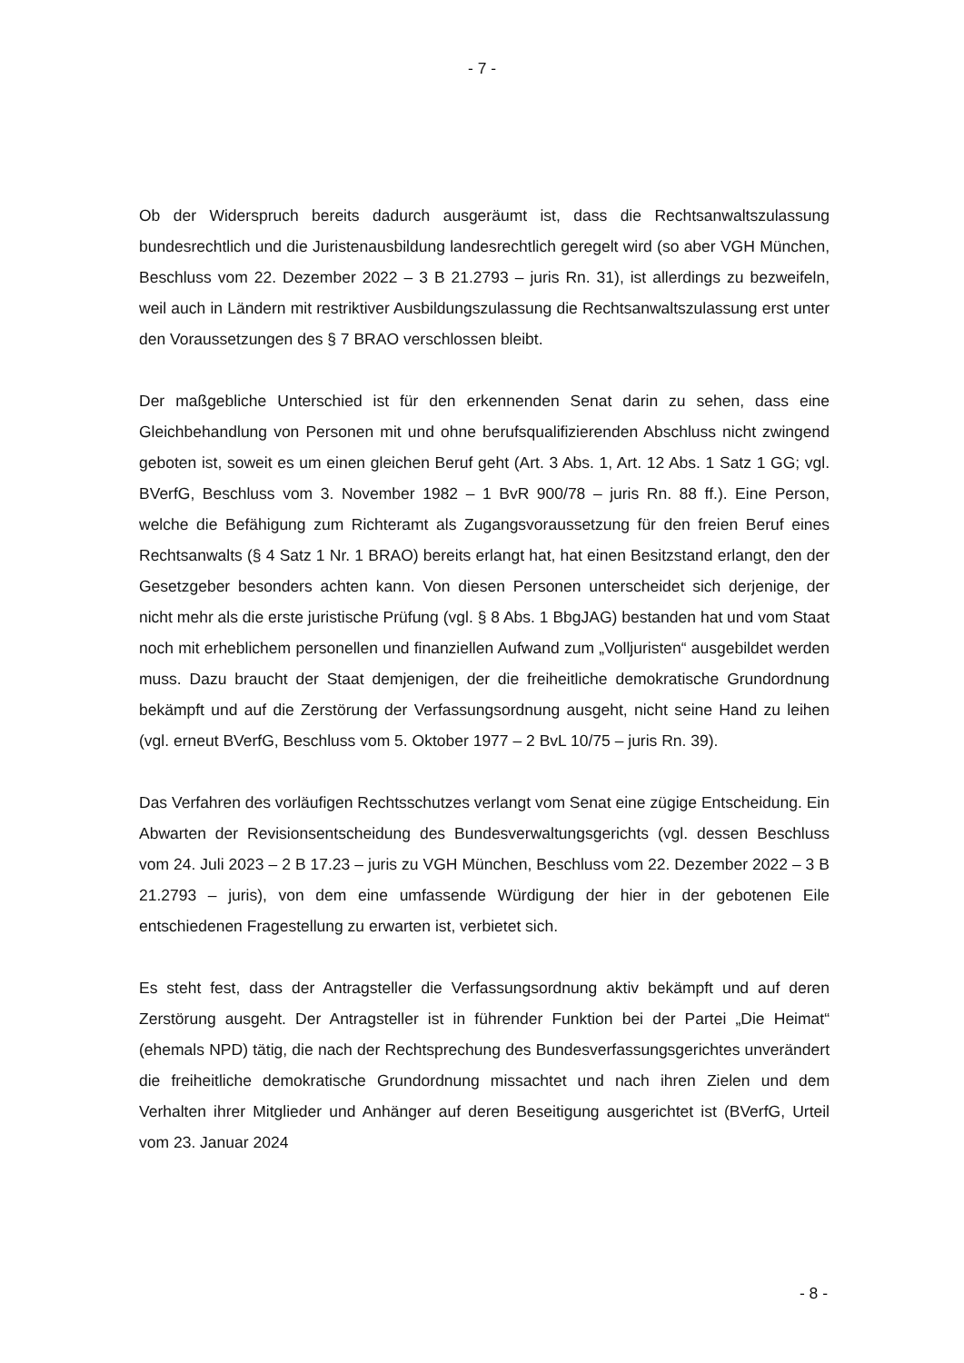- 7 -
Ob der Widerspruch bereits dadurch ausgeräumt ist, dass die Rechtsanwaltszulassung bundesrechtlich und die Juristenausbildung landesrechtlich geregelt wird (so aber VGH München, Beschluss vom 22. Dezember 2022 – 3 B 21.2793 – juris Rn. 31), ist allerdings zu bezweifeln, weil auch in Ländern mit restriktiver Ausbildungszulassung die Rechtsanwaltszulassung erst unter den Voraussetzungen des § 7 BRAO verschlossen bleibt.
Der maßgebliche Unterschied ist für den erkennenden Senat darin zu sehen, dass eine Gleichbehandlung von Personen mit und ohne berufsqualifizierenden Abschluss nicht zwingend geboten ist, soweit es um einen gleichen Beruf geht (Art. 3 Abs. 1, Art. 12 Abs. 1 Satz 1 GG; vgl. BVerfG, Beschluss vom 3. November 1982 – 1 BvR 900/78 – juris Rn. 88 ff.). Eine Person, welche die Befähigung zum Richteramt als Zugangsvoraussetzung für den freien Beruf eines Rechtsanwalts (§ 4 Satz 1 Nr. 1 BRAO) bereits erlangt hat, hat einen Besitzstand erlangt, den der Gesetzgeber besonders achten kann. Von diesen Personen unterscheidet sich derjenige, der nicht mehr als die erste juristische Prüfung (vgl. § 8 Abs. 1 BbgJAG) bestanden hat und vom Staat noch mit erheblichem personellen und finanziellen Aufwand zum „Volljuristen“ ausgebildet werden muss. Dazu braucht der Staat demjenigen, der die freiheitliche demokratische Grundordnung bekämpft und auf die Zerstörung der Verfassungsordnung ausgeht, nicht seine Hand zu leihen (vgl. erneut BVerfG, Beschluss vom 5. Oktober 1977 – 2 BvL 10/75 – juris Rn. 39).
Das Verfahren des vorläufigen Rechtsschutzes verlangt vom Senat eine zügige Entscheidung. Ein Abwarten der Revisionsentscheidung des Bundesverwaltungsgerichts (vgl. dessen Beschluss vom 24. Juli 2023 – 2 B 17.23 – juris zu VGH München, Beschluss vom 22. Dezember 2022 – 3 B 21.2793 – juris), von dem eine umfassende Würdigung der hier in der gebotenen Eile entschiedenen Fragestellung zu erwarten ist, verbietet sich.
Es steht fest, dass der Antragsteller die Verfassungsordnung aktiv bekämpft und auf deren Zerstörung ausgeht. Der Antragsteller ist in führender Funktion bei der Partei „Die Heimat“ (ehemals NPD) tätig, die nach der Rechtsprechung des Bundesverfassungsgerichtes unverändert die freiheitliche demokratische Grundordnung missachtet und nach ihren Zielen und dem Verhalten ihrer Mitglieder und Anhänger auf deren Beseitigung ausgerichtet ist (BVerfG, Urteil vom 23. Januar 2024
- 8 -